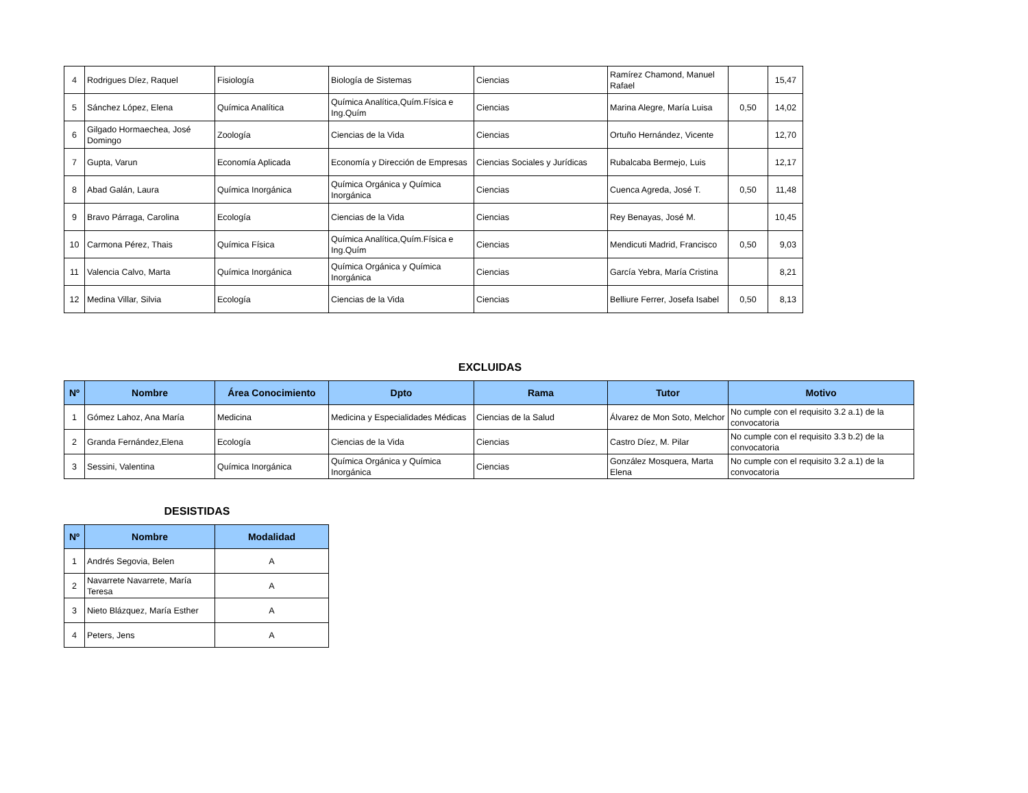| 4 | Rodrigues Díez, Raquel | Fisiología | Biología de Sistemas | Ciencias | Ramírez Chamond, Manuel Rafael | | 15,47 |
| 5 | Sánchez López, Elena | Química Analítica | Química Analítica,Quím.Física e Ing.Quím | Ciencias | Marina Alegre, María Luisa | 0,50 | 14,02 |
| 6 | Gilgado Hormaechea, José Domingo | Zoología | Ciencias de la Vida | Ciencias | Ortuño Hernández, Vicente | | 12,70 |
| 7 | Gupta, Varun | Economía Aplicada | Economía y Dirección de Empresas | Ciencias Sociales y Jurídicas | Rubalcaba Bermejo, Luis | | 12,17 |
| 8 | Abad Galán, Laura | Química Inorgánica | Química Orgánica y Química Inorgánica | Ciencias | Cuenca Agreda, José T. | 0,50 | 11,48 |
| 9 | Bravo Párraga, Carolina | Ecología | Ciencias de la Vida | Ciencias | Rey Benayas, José M. | | 10,45 |
| 10 | Carmona Pérez, Thais | Química Física | Química Analítica,Quím.Física e Ing.Quím | Ciencias | Mendicuti Madrid, Francisco | 0,50 | 9,03 |
| 11 | Valencia Calvo, Marta | Química Inorgánica | Química Orgánica y Química Inorgánica | Ciencias | García Yebra, María Cristina | | 8,21 |
| 12 | Medina Villar, Silvia | Ecología | Ciencias de la Vida | Ciencias | Belliure Ferrer, Josefa Isabel | 0,50 | 8,13 |
EXCLUIDAS
| Nº | Nombre | Área Conocimiento | Dpto | Rama | Tutor | Motivo |
| --- | --- | --- | --- | --- | --- | --- |
| 1 | Gómez Lahoz, Ana María | Medicina | Medicina y Especialidades Médicas | Ciencias de la Salud | Álvarez de Mon Soto, Melchor | No cumple con el requisito 3.2 a.1) de la convocatoria |
| 2 | Granda Fernández,Elena | Ecología | Ciencias de la Vida | Ciencias | Castro Díez, M. Pilar | No cumple con el requisito 3.3 b.2) de la convocatoria |
| 3 | Sessini, Valentina | Química Inorgánica | Química Orgánica y Química Inorgánica | Ciencias | González Mosquera, Marta Elena | No cumple con el requisito 3.2 a.1) de la convocatoria |
DESISTIDAS
| Nº | Nombre | Modalidad |
| --- | --- | --- |
| 1 | Andrés Segovia, Belen | A |
| 2 | Navarrete Navarrete, María Teresa | A |
| 3 | Nieto Blázquez, María Esther | A |
| 4 | Peters, Jens | A |